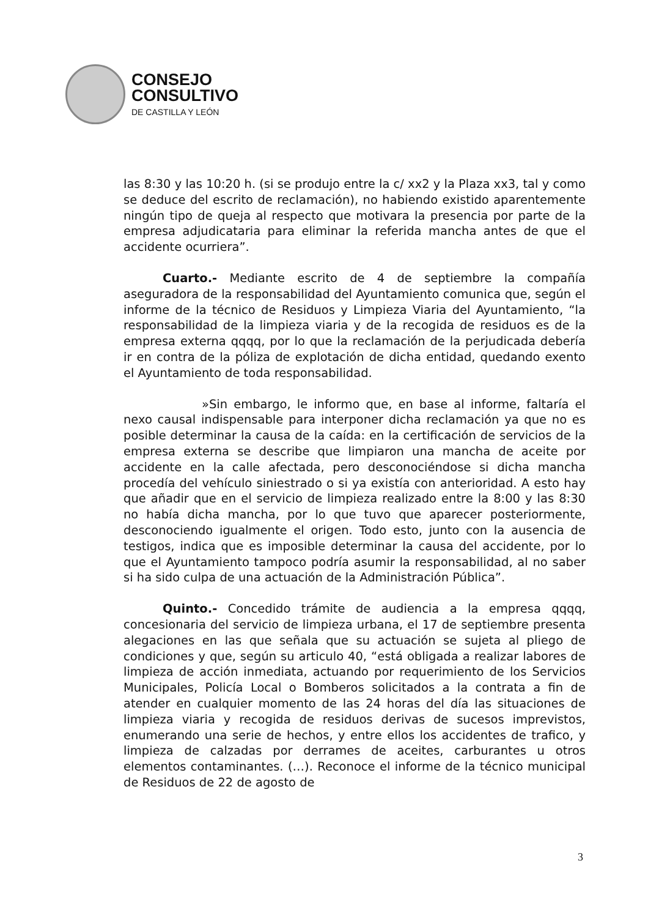CONSEJO
CONSULTIVO
DE CASTILLA Y LEÓN
las 8:30 y las 10:20 h. (si se produjo entre la c/ xx2 y la Plaza xx3, tal y como se deduce del escrito de reclamación), no habiendo existido aparentemente ningún tipo de queja al respecto que motivara la presencia por parte de la empresa adjudicataria para eliminar la referida mancha antes de que el accidente ocurriera”.
Cuarto.- Mediante escrito de 4 de septiembre la compañía aseguradora de la responsabilidad del Ayuntamiento comunica que, según el informe de la técnico de Residuos y Limpieza Viaria del Ayuntamiento, “la responsabilidad de la limpieza viaria y de la recogida de residuos es de la empresa externa qqqq, por lo que la reclamación de la perjudicada debería ir en contra de la póliza de explotación de dicha entidad, quedando exento el Ayuntamiento de toda responsabilidad.
»Sin embargo, le informo que, en base al informe, faltaría el nexo causal indispensable para interponer dicha reclamación ya que no es posible determinar la causa de la caída: en la certificación de servicios de la empresa externa se describe que limpiaron una mancha de aceite por accidente en la calle afectada, pero desconociéndose si dicha mancha procedía del vehículo siniestrado o si ya existía con anterioridad. A esto hay que añadir que en el servicio de limpieza realizado entre la 8:00 y las 8:30 no había dicha mancha, por lo que tuvo que aparecer posteriormente, desconociendo igualmente el origen. Todo esto, junto con la ausencia de testigos, indica que es imposible determinar la causa del accidente, por lo que el Ayuntamiento tampoco podría asumir la responsabilidad, al no saber si ha sido culpa de una actuación de la Administración Pública”.
Quinto.- Concedido trámite de audiencia a la empresa qqqq, concesionaria del servicio de limpieza urbana, el 17 de septiembre presenta alegaciones en las que señala que su actuación se sujeta al pliego de condiciones y que, según su articulo 40, “está obligada a realizar labores de limpieza de acción inmediata, actuando por requerimiento de los Servicios Municipales, Policía Local o Bomberos solicitados a la contrata a fin de atender en cualquier momento de las 24 horas del día las situaciones de limpieza viaria y recogida de residuos derivas de sucesos imprevistos, enumerando una serie de hechos, y entre ellos los accidentes de trafico, y limpieza de calzadas por derrames de aceites, carburantes u otros elementos contaminantes. (…). Reconoce el informe de la técnico municipal de Residuos de 22 de agosto de
3